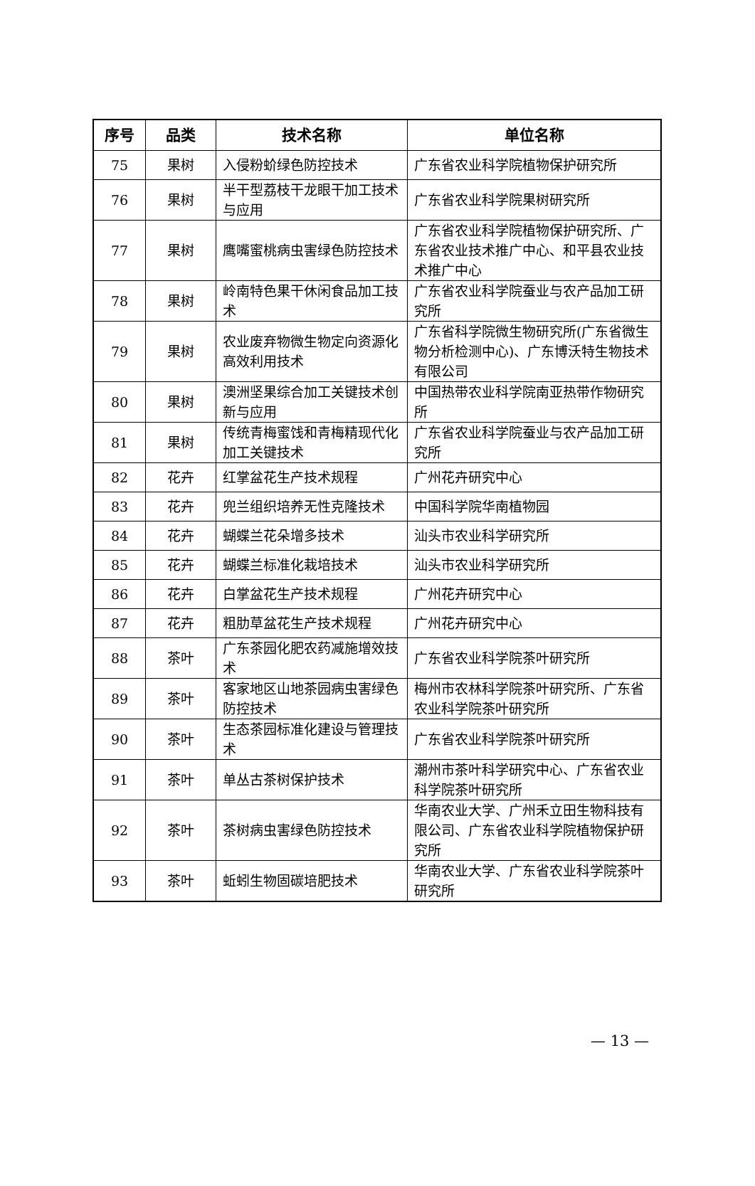| 序号 | 品类 | 技术名称 | 单位名称 |
| --- | --- | --- | --- |
| 75 | 果树 | 入侵粉蚧绿色防控技术 | 广东省农业科学院植物保护研究所 |
| 76 | 果树 | 半干型荔枝干龙眼干加工技术与应用 | 广东省农业科学院果树研究所 |
| 77 | 果树 | 鹰嘴蜜桃病虫害绿色防控技术 | 广东省农业科学院植物保护研究所、广东省农业技术推广中心、和平县农业技术推广中心 |
| 78 | 果树 | 岭南特色果干休闲食品加工技术 | 广东省农业科学院蚕业与农产品加工研究所 |
| 79 | 果树 | 农业废弃物微生物定向资源化高效利用技术 | 广东省科学院微生物研究所(广东省微生物分析检测中心)、广东博沃特生物技术有限公司 |
| 80 | 果树 | 澳洲坚果综合加工关键技术创新与应用 | 中国热带农业科学院南亚热带作物研究所 |
| 81 | 果树 | 传统青梅蜜饯和青梅精现代化加工关键技术 | 广东省农业科学院蚕业与农产品加工研究所 |
| 82 | 花卉 | 红掌盆花生产技术规程 | 广州花卉研究中心 |
| 83 | 花卉 | 兜兰组织培养无性克隆技术 | 中国科学院华南植物园 |
| 84 | 花卉 | 蝴蝶兰花朵增多技术 | 汕头市农业科学研究所 |
| 85 | 花卉 | 蝴蝶兰标准化栽培技术 | 汕头市农业科学研究所 |
| 86 | 花卉 | 白掌盆花生产技术规程 | 广州花卉研究中心 |
| 87 | 花卉 | 粗肋草盆花生产技术规程 | 广州花卉研究中心 |
| 88 | 茶叶 | 广东茶园化肥农药减施增效技术 | 广东省农业科学院茶叶研究所 |
| 89 | 茶叶 | 客家地区山地茶园病虫害绿色防控技术 | 梅州市农林科学院茶叶研究所、广东省农业科学院茶叶研究所 |
| 90 | 茶叶 | 生态茶园标准化建设与管理技术 | 广东省农业科学院茶叶研究所 |
| 91 | 茶叶 | 单丛古茶树保护技术 | 潮州市茶叶科学研究中心、广东省农业科学院茶叶研究所 |
| 92 | 茶叶 | 茶树病虫害绿色防控技术 | 华南农业大学、广州禾立田生物科技有限公司、广东省农业科学院植物保护研究所 |
| 93 | 茶叶 | 蚯蚓生物固碳培肥技术 | 华南农业大学、广东省农业科学院茶叶研究所 |
— 13 —